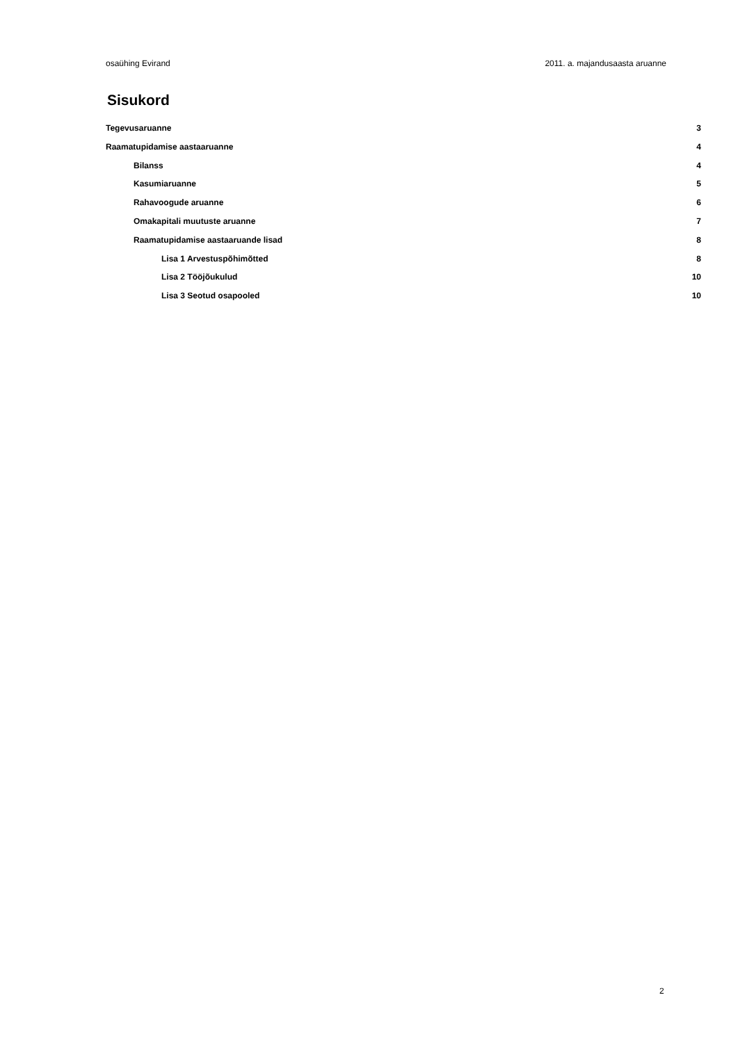osaühing Evirand 2011. a. majandusaasta aruanne
Sisukord
Tegevusaruanne 3
Raamatupidamise aastaaruanne 4
Bilanss 4
Kasumiaruanne 5
Rahavoogude aruanne 6
Omakapitali muutuste aruanne 7
Raamatupidamise aastaaruande lisad 8
Lisa 1 Arvestuspõhimõtted 8
Lisa 2 Tööjõukulud 10
Lisa 3 Seotud osapooled 10
2